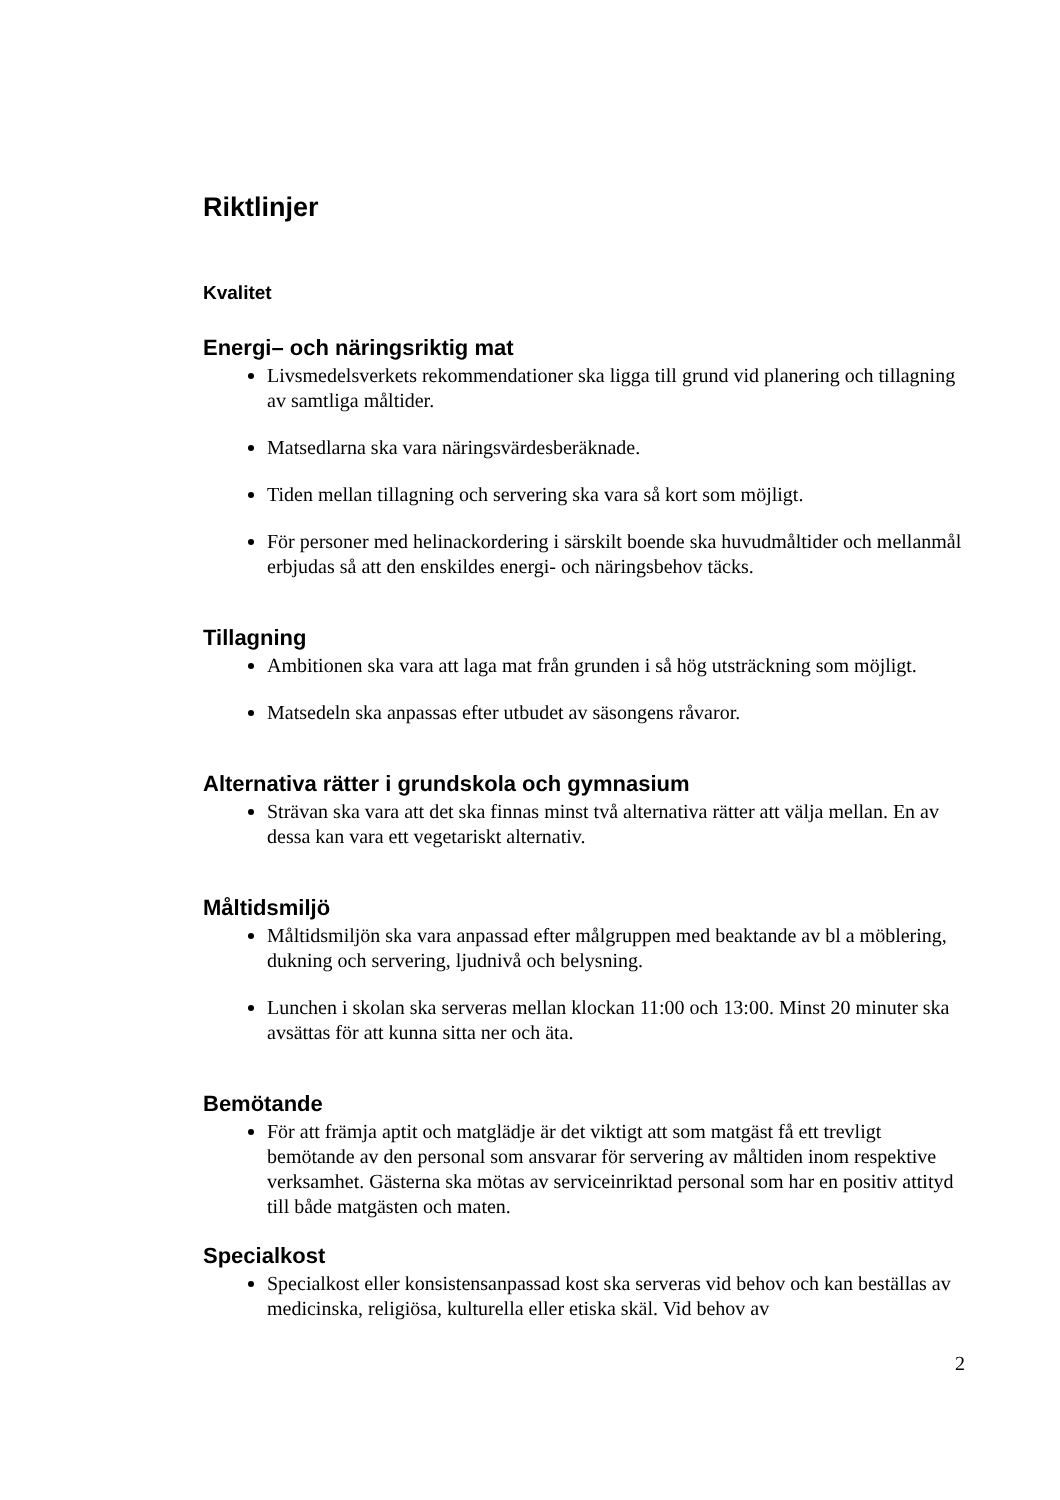Riktlinjer
Kvalitet
Energi– och näringsriktig mat
Livsmedelsverkets rekommendationer ska ligga till grund vid planering och tillagning av samtliga måltider.
Matsedlarna ska vara näringsvärdesberäknade.
Tiden mellan tillagning och servering ska vara så kort som möjligt.
För personer med helinackordering i särskilt boende ska huvudmåltider och mellanmål erbjudas så att den enskildes energi- och näringsbehov täcks.
Tillagning
Ambitionen ska vara att laga mat från grunden i så hög utsträckning som möjligt.
Matsedeln ska anpassas efter utbudet av säsongens råvaror.
Alternativa rätter i grundskola och gymnasium
Strävan ska vara att det ska finnas minst två alternativa rätter att välja mellan. En av dessa kan vara ett vegetariskt alternativ.
Måltidsmiljö
Måltidsmiljön ska vara anpassad efter målgruppen med beaktande av bl a möblering, dukning och servering, ljudnivå och belysning.
Lunchen i skolan ska serveras mellan klockan 11:00 och 13:00. Minst 20 minuter ska avsättas för att kunna sitta ner och äta.
Bemötande
För att främja aptit och matglädje är det viktigt att som matgäst få ett trevligt bemötande av den personal som ansvarar för servering av måltiden inom respektive verksamhet. Gästerna ska mötas av serviceinriktad personal som har en positiv attityd till både matgästen och maten.
Specialkost
Specialkost eller konsistensanpassad kost ska serveras vid behov och kan beställas av medicinska, religiösa, kulturella eller etiska skäl. Vid behov av
2